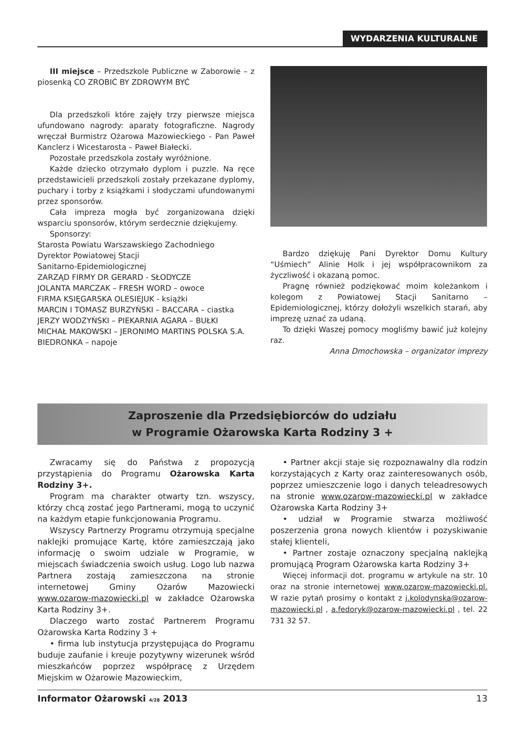WYDARZENIA KULTURALNE
III miejsce – Przedszkole Publiczne w Zaborowie – z piosenką CO ZROBIĆ BY ZDROWYM BYĆ
Dla przedszkoli które zajęły trzy pierwsze miejsca ufundowano nagrody: aparaty fotograficzne. Nagrody wręczał Burmistrz Ożarowa Mazowieckiego - Pan Paweł Kanclerz i Wicestarosta – Paweł Białecki.
Pozostałe przedszkola zostały wyróżnione.
Każde dziecko otrzymało dyplom i puzzle. Na ręce przedstawicieli przedszkoli zostały przekazane dyplomy, puchary i torby z książkami i słodyczami ufundowanymi przez sponsorów.
Cała impreza mogła być zorganizowana dzięki wsparciu sponsorów, którym serdecznie dziękujemy.
Sponsorzy:
Starosta Powiatu Warszawskiego Zachodniego
Dyrektor Powiatowej Stacji
Sanitarno-Epidemiologicznej
ZARZĄD FIRMY DR GERARD - SŁODYCZE
JOLANTA MARCZAK – FRESH WORD – owoce
FIRMA KSIĘGARSKA OLESIEJUK - książki
MARCIN I TOMASZ BURZYŃSKI – BACCARA – ciastka
JERZY WODZYŃSKI – PIEKARNIA AGARA – BUŁKI
MICHAŁ MAKOWSKI – JERONIMO MARTINS POLSKA S.A. BIEDRONKA – napoje
Bardzo dziękuję Pani Dyrektor Domu Kultury “Uśmiech” Alinie Holk i jej współpracownikom za życzliwość i okazaną pomoc.
Pragnę również podziękować moim koleżankom i kolegom z Powiatowej Stacji Sanitarno – Epidemiologicznej, którzy dołożyli wszelkich starań, aby imprezę uznać za udaną.
To dzięki Waszej pomocy mogliśmy bawić już kolejny raz.
Anna Dmochowska – organizator imprezy
Zaproszenie dla Przedsiębiorców do udziału
w Programie Ożarowska Karta Rodziny 3 +
Zwracamy się do Państwa z propozycją przystąpienia do Programu Ożarowska Karta Rodziny 3+.
Program ma charakter otwarty tzn. wszyscy, którzy chcą zostać jego Partnerami, mogą to uczynić na każdym etapie funkcjonowania Programu.
Wszyscy Partnerzy Programu otrzymują specjalne naklejki promujące Kartę, które zamieszczają jako informację o swoim udziale w Programie, w miejscach świadczenia swoich usług. Logo lub nazwa Partnera zostają zamieszczona na stronie internetowej Gminy Ożarów Mazowiecki www.ozarow-mazowiecki.pl w zakładce Ożarowska Karta Rodziny 3+.
Dlaczego warto zostać Partnerem Programu Ożarowska Karta Rodziny 3 +
• firma lub instytucja przystępująca do Programu buduje zaufanie i kreuje pozytywny wizerunek wśród mieszkańców poprzez współpracę z Urzędem Miejskim w Ożarowie Mazowieckim,
• Partner akcji staje się rozpoznawalny dla rodzin korzystających z Karty oraz zainteresowanych osób, poprzez umieszczenie logo i danych teleadresowych na stronie www.ozarow-mazowiecki.pl w zakładce Ożarowska Karta Rodziny 3+
• udział w Programie stwarza możliwość poszerzenia grona nowych klientów i pozyskiwanie stałej klienteli,
• Partner zostaje oznaczony specjalną naklejką promującą Program Ożarowska karta Rodziny 3+
Więcej informacji dot. programu w artykule na str. 10 oraz na stronie internetowej www.ozarow-mazowiecki.pl. W razie pytań prosimy o kontakt z j.kolodynska@ozarow-mazowiecki.pl , a.fedoryk@ozarow-mazowiecki.pl , tel. 22 731 32 57.
Informator Ożarowski 4/28 2013 13